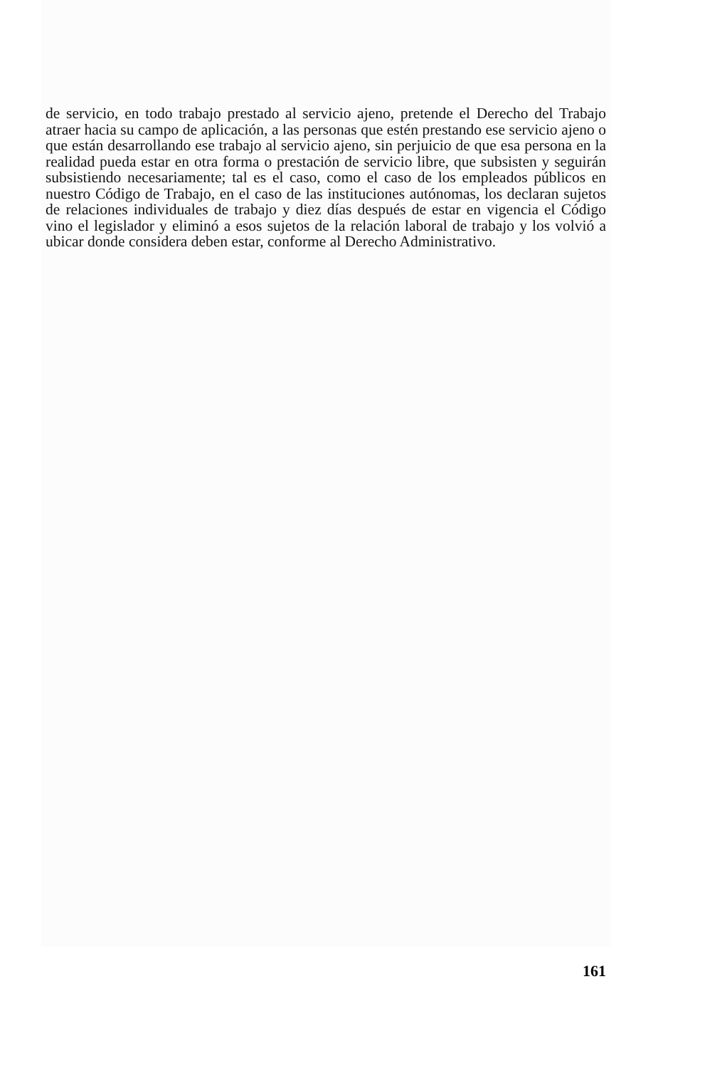de servicio, en todo trabajo prestado al servicio ajeno, pretende el Derecho del Trabajo atraer hacia su campo de aplicación, a las personas que estén prestando ese servicio ajeno o que están desarrollando ese trabajo al servicio ajeno, sin perjuicio de que esa persona en la realidad pueda estar en otra forma o prestación de servicio libre, que subsisten y seguirán subsistiendo necesariamente; tal es el caso, como el caso de los empleados públicos en nuestro Código de Trabajo, en el caso de las instituciones autónomas, los declaran sujetos de relaciones individuales de trabajo y diez días después de estar en vigencia el Código vino el legislador y eliminó a esos sujetos de la relación laboral de trabajo y los volvió a ubicar donde considera deben estar, conforme al Derecho Administrativo.
161